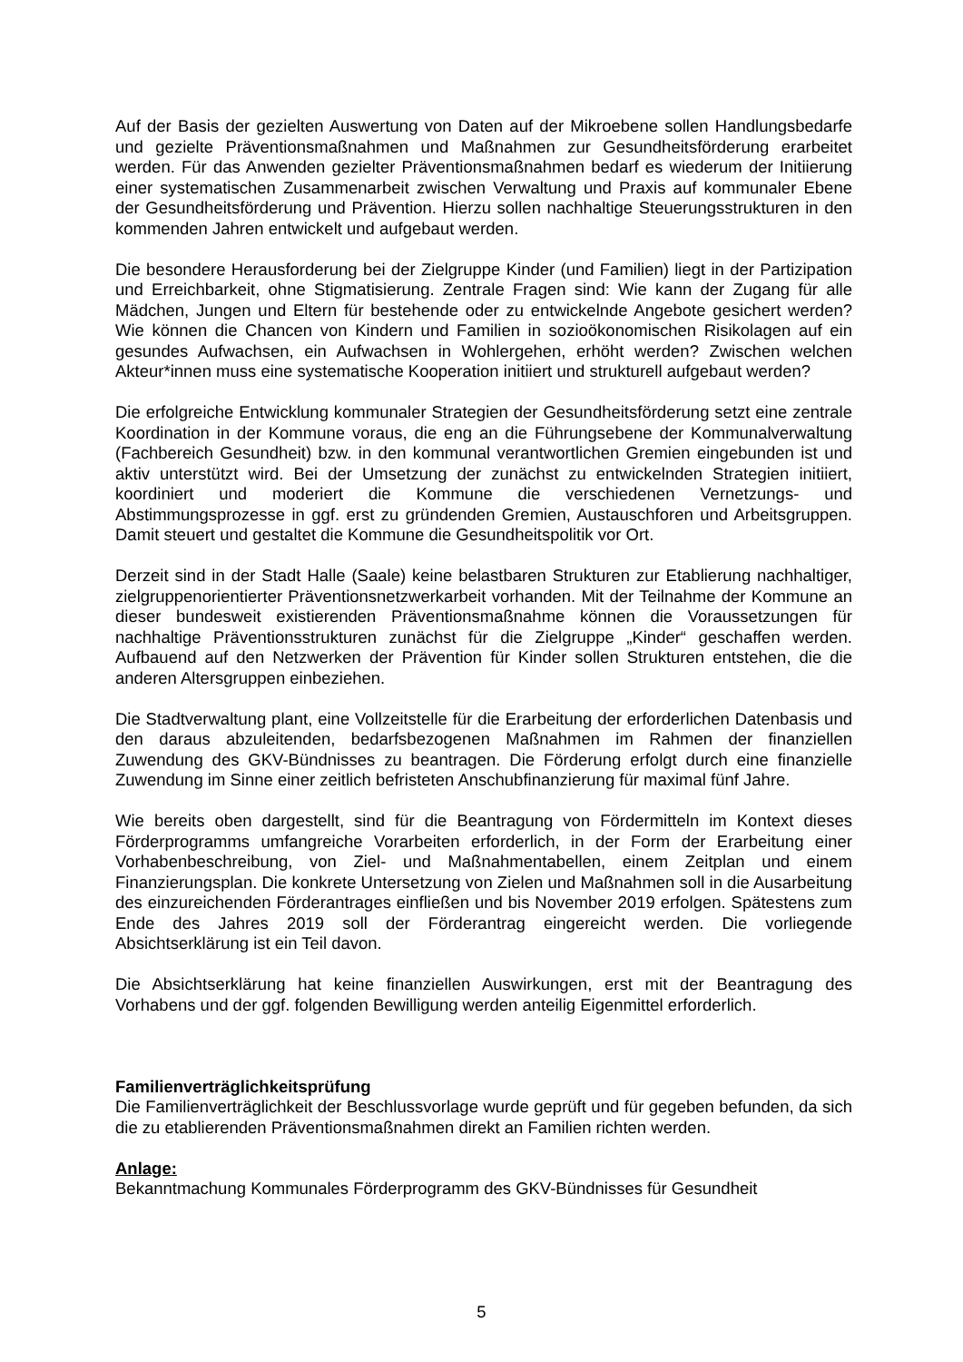Auf der Basis der gezielten Auswertung von Daten auf der Mikroebene sollen Handlungsbedarfe und gezielte Präventionsmaßnahmen und Maßnahmen zur Gesundheitsförderung erarbeitet werden. Für das Anwenden gezielter Präventionsmaßnahmen bedarf es wiederum der Initiierung einer systematischen Zusammenarbeit zwischen Verwaltung und Praxis auf kommunaler Ebene der Gesundheitsförderung und Prävention. Hierzu sollen nachhaltige Steuerungsstrukturen in den kommenden Jahren entwickelt und aufgebaut werden.
Die besondere Herausforderung bei der Zielgruppe Kinder (und Familien) liegt in der Partizipation und Erreichbarkeit, ohne Stigmatisierung. Zentrale Fragen sind: Wie kann der Zugang für alle Mädchen, Jungen und Eltern für bestehende oder zu entwickelnde Angebote gesichert werden? Wie können die Chancen von Kindern und Familien in sozioökonomischen Risikolagen auf ein gesundes Aufwachsen, ein Aufwachsen in Wohlergehen, erhöht werden? Zwischen welchen Akteur*innen muss eine systematische Kooperation initiiert und strukturell aufgebaut werden?
Die erfolgreiche Entwicklung kommunaler Strategien der Gesundheitsförderung setzt eine zentrale Koordination in der Kommune voraus, die eng an die Führungsebene der Kommunalverwaltung (Fachbereich Gesundheit) bzw. in den kommunal verantwortlichen Gremien eingebunden ist und aktiv unterstützt wird. Bei der Umsetzung der zunächst zu entwickelnden Strategien initiiert, koordiniert und moderiert die Kommune die verschiedenen Vernetzungs- und Abstimmungsprozesse in ggf. erst zu gründenden Gremien, Austauschforen und Arbeitsgruppen. Damit steuert und gestaltet die Kommune die Gesundheitspolitik vor Ort.
Derzeit sind in der Stadt Halle (Saale) keine belastbaren Strukturen zur Etablierung nachhaltiger, zielgruppenorientierter Präventionsnetzwerkarbeit vorhanden. Mit der Teilnahme der Kommune an dieser bundesweit existierenden Präventionsmaßnahme können die Voraussetzungen für nachhaltige Präventionsstrukturen zunächst für die Zielgruppe „Kinder“ geschaffen werden. Aufbauend auf den Netzwerken der Prävention für Kinder sollen Strukturen entstehen, die die anderen Altersgruppen einbeziehen.
Die Stadtverwaltung plant, eine Vollzeitstelle für die Erarbeitung der erforderlichen Datenbasis und den daraus abzuleitenden, bedarfsbezogenen Maßnahmen im Rahmen der finanziellen Zuwendung des GKV-Bündnisses zu beantragen. Die Förderung erfolgt durch eine finanzielle Zuwendung im Sinne einer zeitlich befristeten Anschubfinanzierung für maximal fünf Jahre.
Wie bereits oben dargestellt, sind für die Beantragung von Fördermitteln im Kontext dieses Förderprogramms umfangreiche Vorarbeiten erforderlich, in der Form der Erarbeitung einer Vorhabenbeschreibung, von Ziel- und Maßnahmentabellen, einem Zeitplan und einem Finanzierungsplan. Die konkrete Untersetzung von Zielen und Maßnahmen soll in die Ausarbeitung des einzureichenden Förderantrages einfließen und bis November 2019 erfolgen. Spätestens zum Ende des Jahres 2019 soll der Förderantrag eingereicht werden. Die vorliegende Absichtserklärung ist ein Teil davon.
Die Absichtserklärung hat keine finanziellen Auswirkungen, erst mit der Beantragung des Vorhabens und der ggf. folgenden Bewilligung werden anteilig Eigenmittel erforderlich.
Familienverträglichkeitsprüfung
Die Familienverträglichkeit der Beschlussvorlage wurde geprüft und für gegeben befunden, da sich die zu etablierenden Präventionsmaßnahmen direkt an Familien richten werden.
Anlage:
Bekanntmachung Kommunales Förderprogramm des GKV-Bündnisses für Gesundheit
5